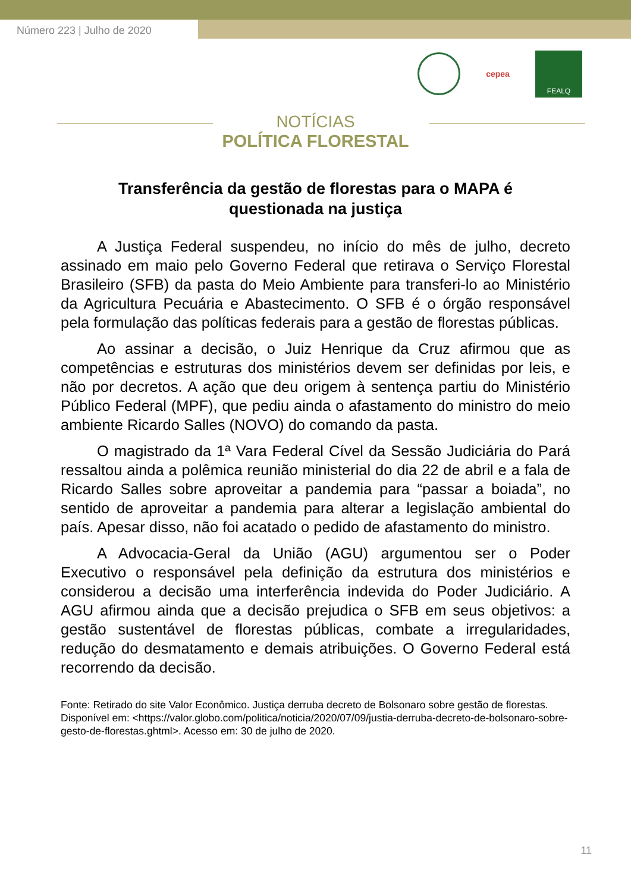Número 223 | Julho de 2020
cepea
FEALQ
NOTÍCIAS
POLÍTICA FLORESTAL
Transferência da gestão de florestas para o MAPA é questionada na justiça
A Justiça Federal suspendeu, no início do mês de julho, decreto assinado em maio pelo Governo Federal que retirava o Serviço Florestal Brasileiro (SFB) da pasta do Meio Ambiente para transferi-lo ao Ministério da Agricultura Pecuária e Abastecimento. O SFB é o órgão responsável pela formulação das políticas federais para a gestão de florestas públicas.
Ao assinar a decisão, o Juiz Henrique da Cruz afirmou que as competências e estruturas dos ministérios devem ser definidas por leis, e não por decretos. A ação que deu origem à sentença partiu do Ministério Público Federal (MPF), que pediu ainda o afastamento do ministro do meio ambiente Ricardo Salles (NOVO) do comando da pasta.
O magistrado da 1ª Vara Federal Cível da Sessão Judiciária do Pará ressaltou ainda a polêmica reunião ministerial do dia 22 de abril e a fala de Ricardo Salles sobre aproveitar a pandemia para “passar a boiada”, no sentido de aproveitar a pandemia para alterar a legislação ambiental do país. Apesar disso, não foi acatado o pedido de afastamento do ministro.
A Advocacia-Geral da União (AGU) argumentou ser o Poder Executivo o responsável pela definição da estrutura dos ministérios e considerou a decisão uma interferência indevida do Poder Judiciário. A AGU afirmou ainda que a decisão prejudica o SFB em seus objetivos: a gestão sustentável de florestas públicas, combate a irregularidades, redução do desmatamento e demais atribuições. O Governo Federal está recorrendo da decisão.
Fonte: Retirado do site Valor Econômico. Justiça derruba decreto de Bolsonaro sobre gestão de florestas. Disponível em: <https://valor.globo.com/politica/noticia/2020/07/09/justia-derruba-decreto-de-bolsonaro-sobre-gesto-de-florestas.ghtml>. Acesso em: 30 de julho de 2020.
11